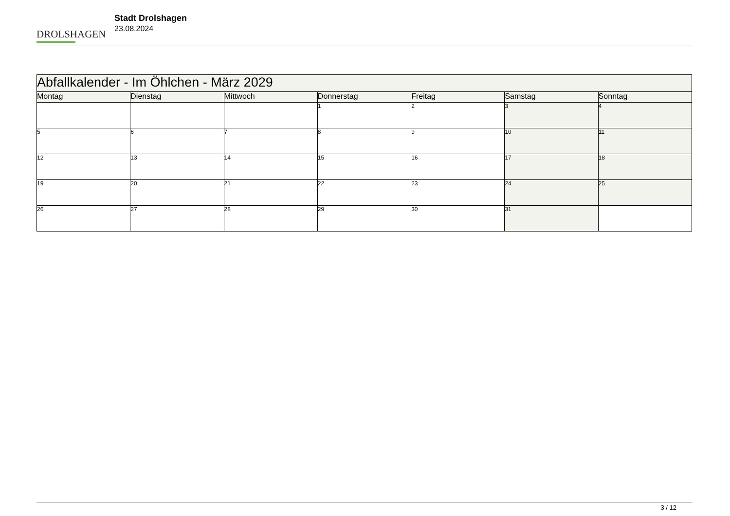DROLSHAGEN
Stadt Drolshagen
23.08.2024
| Abfallkalender - Im Öhlchen - März 2029 | | | | | | |
| Montag | Dienstag | Mittwoch | Donnerstag | Freitag | Samstag | Sonntag |
| | | | 1 | 2 | 3 | 4 |
| 5 | 6 | 7 | 8 | 9 | 10 | 11 |
| 12 | 13 | 14 | 15 | 16 | 17 | 18 |
| 19 | 20 | 21 | 22 | 23 | 24 | 25 |
| 26 | 27 | 28 | 29 | 30 | 31 | |
3 / 12